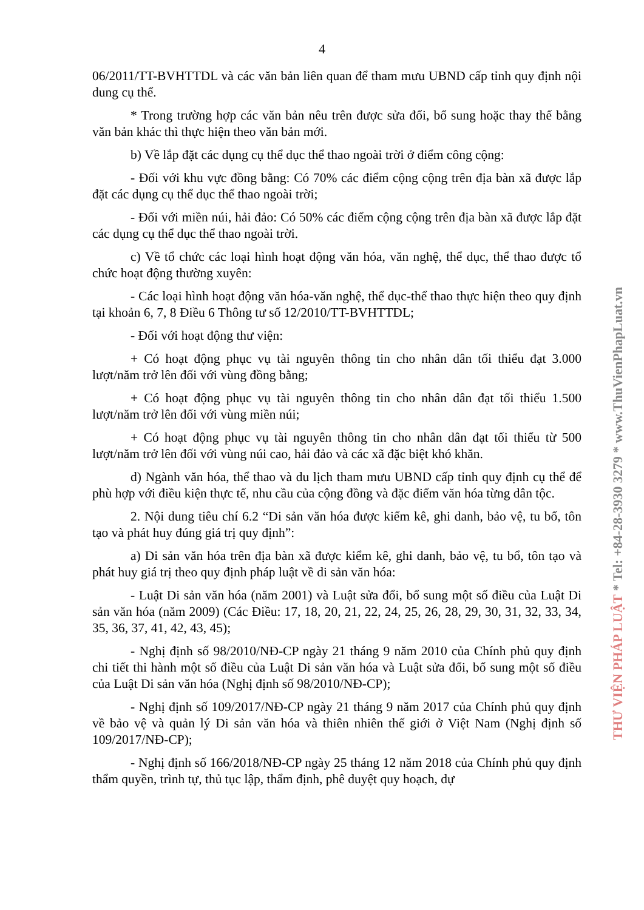4
06/2011/TT-BVHTTDL và các văn bản liên quan để tham mưu UBND cấp tỉnh quy định nội dung cụ thể.
* Trong trường hợp các văn bản nêu trên được sửa đổi, bổ sung hoặc thay thế bằng văn bản khác thì thực hiện theo văn bản mới.
b) Về lắp đặt các dụng cụ thể dục thể thao ngoài trời ở điểm công cộng:
- Đối với khu vực đồng bằng: Có 70% các điểm cộng cộng trên địa bàn xã được lắp đặt các dụng cụ thể dục thể thao ngoài trời;
- Đối với miền núi, hải đảo: Có 50% các điểm cộng cộng trên địa bàn xã được lắp đặt các dụng cụ thể dục thể thao ngoài trời.
c) Về tổ chức các loại hình hoạt động văn hóa, văn nghệ, thể dục, thể thao được tổ chức hoạt động thường xuyên:
- Các loại hình hoạt động văn hóa-văn nghệ, thể dục-thể thao thực hiện theo quy định tại khoản 6, 7, 8 Điều 6 Thông tư số 12/2010/TT-BVHTTDL;
- Đối với hoạt động thư viện:
+ Có hoạt động phục vụ tài nguyên thông tin cho nhân dân tối thiểu đạt 3.000 lượt/năm trở lên đối với vùng đồng bằng;
+ Có hoạt động phục vụ tài nguyên thông tin cho nhân dân đạt tối thiểu 1.500 lượt/năm trở lên đối với vùng miền núi;
+ Có hoạt động phục vụ tài nguyên thông tin cho nhân dân đạt tối thiểu từ 500 lượt/năm trở lên đối với vùng núi cao, hải đảo và các xã đặc biệt khó khăn.
d) Ngành văn hóa, thể thao và du lịch tham mưu UBND cấp tỉnh quy định cụ thể để phù hợp với điều kiện thực tế, nhu cầu của cộng đồng và đặc điểm văn hóa từng dân tộc.
2. Nội dung tiêu chí 6.2 “Di sản văn hóa được kiểm kê, ghi danh, bảo vệ, tu bổ, tôn tạo và phát huy đúng giá trị quy định”:
a) Di sản văn hóa trên địa bàn xã được kiểm kê, ghi danh, bảo vệ, tu bổ, tôn tạo và phát huy giá trị theo quy định pháp luật về di sản văn hóa:
- Luật Di sản văn hóa (năm 2001) và Luật sửa đổi, bổ sung một số điều của Luật Di sản văn hóa (năm 2009) (Các Điều: 17, 18, 20, 21, 22, 24, 25, 26, 28, 29, 30, 31, 32, 33, 34, 35, 36, 37, 41, 42, 43, 45);
- Nghị định số 98/2010/NĐ-CP ngày 21 tháng 9 năm 2010 của Chính phủ quy định chi tiết thi hành một số điều của Luật Di sản văn hóa và Luật sửa đổi, bổ sung một số điều của Luật Di sản văn hóa (Nghị định số 98/2010/NĐ-CP);
- Nghị định số 109/2017/NĐ-CP ngày 21 tháng 9 năm 2017 của Chính phủ quy định về bảo vệ và quản lý Di sản văn hóa và thiên nhiên thế giới ở Việt Nam (Nghị định số 109/2017/NĐ-CP);
- Nghị định số 166/2018/NĐ-CP ngày 25 tháng 12 năm 2018 của Chính phủ quy định thẩm quyền, trình tự, thủ tục lập, thẩm định, phê duyệt quy hoạch, dự
THƯ VIỆN PHÁP LUẬT * Tel: +84-28-3930 3279 * www.ThuVienPhapLuat.vn